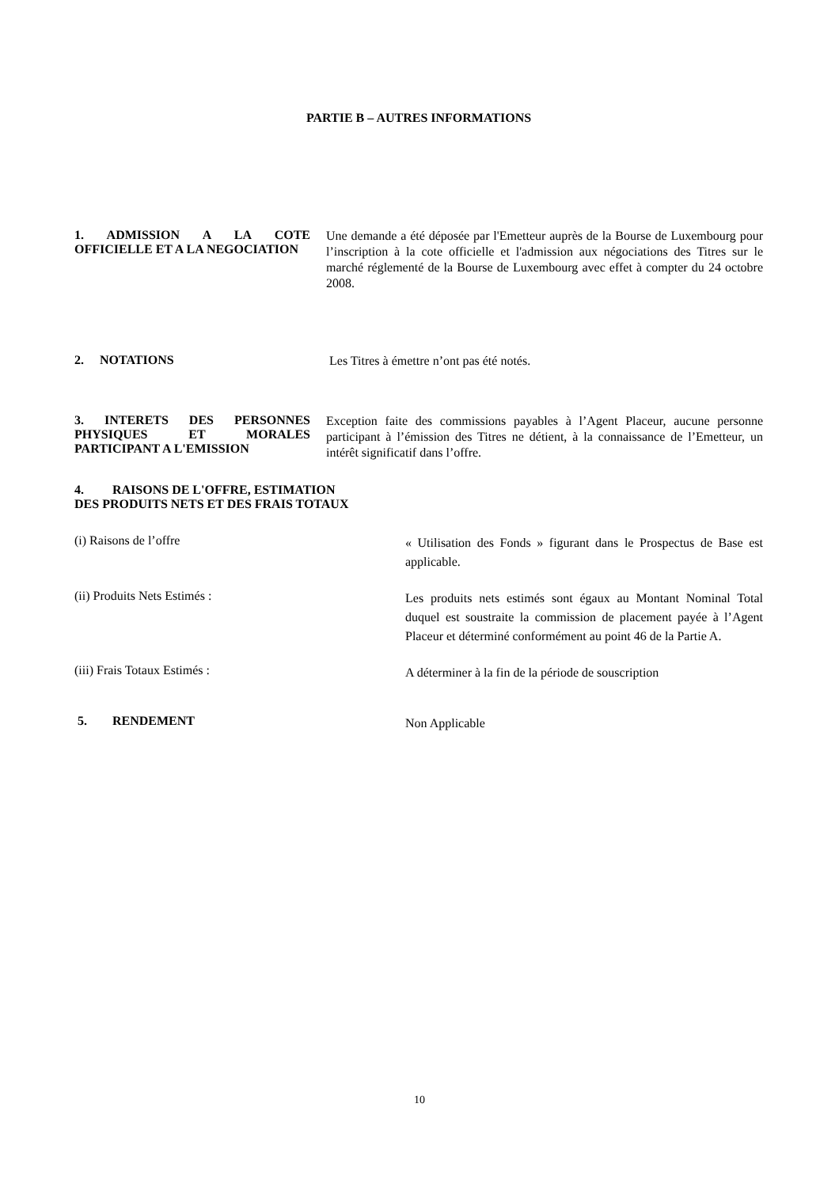PARTIE B – AUTRES INFORMATIONS
1. ADMISSION A LA COTE OFFICIELLE ET A LA NEGOCIATION
Une demande a été déposée par l'Emetteur auprès de la Bourse de Luxembourg pour l’inscription à la cote officielle et l'admission aux négociations des Titres sur le marché réglementé de la Bourse de Luxembourg avec effet à compter du 24 octobre 2008.
2. NOTATIONS
Les Titres à émettre n’ont pas été notés.
3. INTERETS DES PERSONNES PHYSIQUES ET MORALES PARTICIPANT A L'EMISSION
Exception faite des commissions payables à l’Agent Placeur, aucune personne participant à l’émission des Titres ne détient, à la connaissance de l’Emetteur, un intérêt significatif dans l’offre.
4. RAISONS DE L'OFFRE, ESTIMATION
DES PRODUITS NETS ET DES FRAIS TOTAUX
(i) Raisons de l’offre
« Utilisation des Fonds » figurant dans le Prospectus de Base est applicable.
(ii) Produits Nets Estimés :
Les produits nets estimés sont égaux au Montant Nominal Total duquel est soustraite la commission de placement payée à l’Agent Placeur et déterminé conformément au point 46 de la Partie A.
(iii) Frais Totaux Estimés :
A déterminer à la fin de la période de souscription
5. RENDEMENT
Non Applicable
10